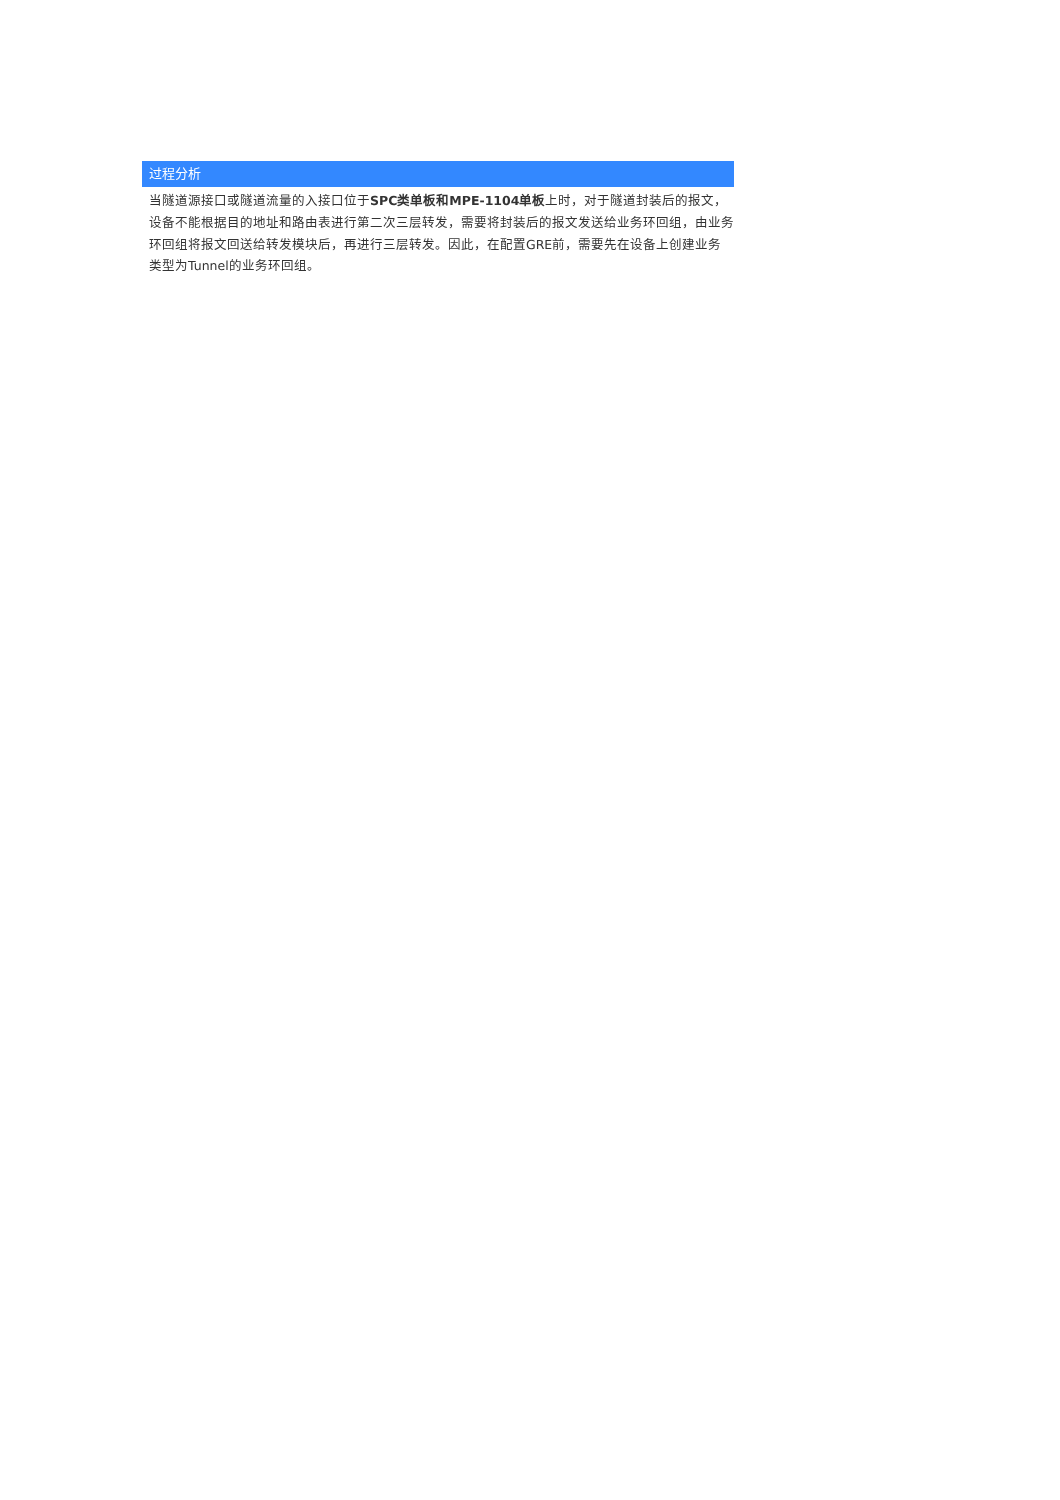过程分析
当隧道源接口或隧道流量的入接口位于SPC类单板和MPE-1104单板上时，对于隧道封装后的报文，设备不能根据目的地址和路由表进行第二次三层转发，需要将封装后的报文发送给业务环回组，由业务环回组将报文回送给转发模块后，再进行三层转发。因此，在配置GRE前，需要先在设备上创建业务类型为Tunnel的业务环回组。